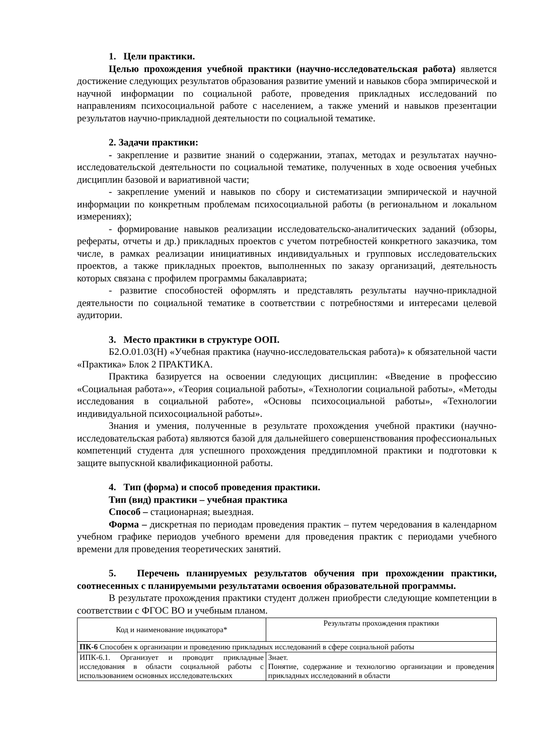1. Цели практики.
Целью прохождения учебной практики (научно-исследовательская работа) является достижение следующих результатов образования развитие умений и навыков сбора эмпирической и научной информации по социальной работе, проведения прикладных исследований по направлениям психосоциальной работе с населением, а также умений и навыков презентации результатов научно-прикладной деятельности по социальной тематике.
2. Задачи практики:
- закрепление и развитие знаний о содержании, этапах, методах и результатах научно-исследовательской деятельности по социальной тематике, полученных в ходе освоения учебных дисциплин базовой и вариативной части;
- закрепление умений и навыков по сбору и систематизации эмпирической и научной информации по конкретным проблемам психосоциальной работы (в региональном и локальном измерениях);
- формирование навыков реализации исследовательско-аналитических заданий (обзоры, рефераты, отчеты и др.) прикладных проектов с учетом потребностей конкретного заказчика, том числе, в рамках реализации инициативных индивидуальных и групповых исследовательских проектов, а также прикладных проектов, выполненных по заказу организаций, деятельность которых связана с профилем программы бакалавриата;
- развитие способностей оформлять и представлять результаты научно-прикладной деятельности по социальной тематике в соответствии с потребностями и интересами целевой аудитории.
3. Место практики в структуре ООП.
Б2.О.01.03(Н) «Учебная практика (научно-исследовательская работа)» к обязательной части «Практика» Блок 2 ПРАКТИКА.
Практика базируется на освоении следующих дисциплин: «Введение в профессию «Социальная работа»», «Теория социальной работы», «Технологии социальной работы», «Методы исследования в социальной работе», «Основы психосоциальной работы», «Технологии индивидуальной психосоциальной работы».
Знания и умения, полученные в результате прохождения учебной практики (научно-исследовательская работа) являются базой для дальнейшего совершенствования профессиональных компетенций студента для успешного прохождения преддипломной практики и подготовки к защите выпускной квалификационной работы.
4. Тип (форма) и способ проведения практики.
Тип (вид) практики – учебная практика
Способ – стационарная; выездная.
Форма – дискретная по периодам проведения практик – путем чередования в календарном учебном графике периодов учебного времени для проведения практик с периодами учебного времени для проведения теоретических занятий.
5. Перечень планируемых результатов обучения при прохождении практики, соотнесенных с планируемыми результатами освоения образовательной программы.
В результате прохождения практики студент должен приобрести следующие компетенции в соответствии с ФГОС ВО и учебным планом.
| Код и наименование индикатора* | Результаты прохождения практики |
| ПК-6 Способен к организации и проведению прикладных исследований в сфере социальной работы | |
| ИПК-6.1. Организует и проводит прикладные исследования в области социальной работы с использованием основных исследовательских | Знает. Понятие, содержание и технологию организации и проведения прикладных исследований в области |